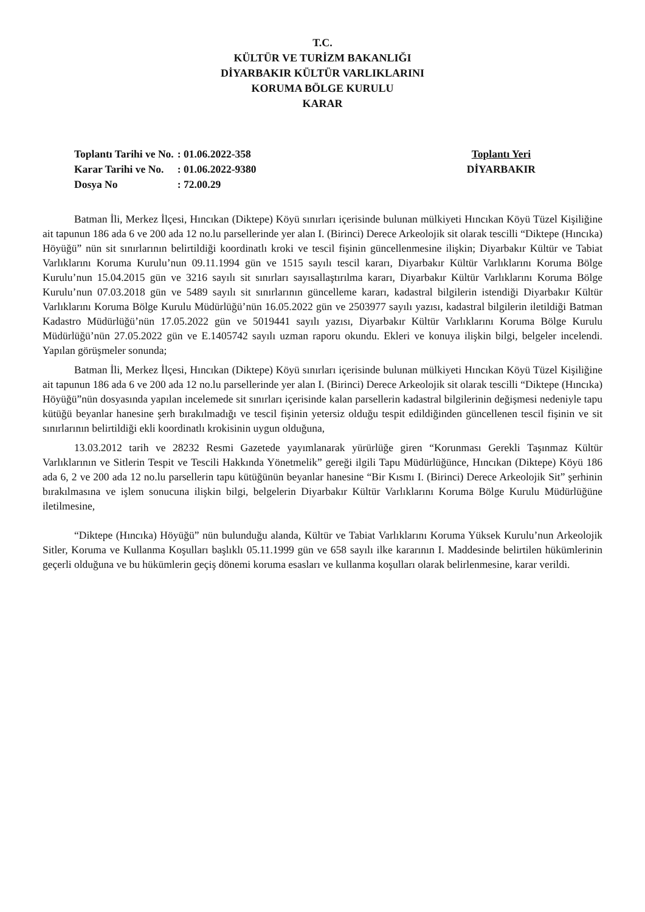T.C.
KÜLTÜR VE TURİZM BAKANLIĞI
DİYARBAKIR KÜLTÜR VARLIKLARINI
KORUMA BÖLGE KURULU
KARAR
| Toplantı Tarihi ve No. | : 01.06.2022-358 |
| Karar Tarihi ve No. | : 01.06.2022-9380 |
| Dosya No | : 72.00.29 |
Toplantı Yeri
DİYARBAKIR
Batman İli, Merkez İlçesi, Hıncıkan (Diktepe) Köyü sınırları içerisinde bulunan mülkiyeti Hıncıkan Köyü Tüzel Kişiliğine ait tapunun 186 ada 6 ve 200 ada 12 no.lu parsellerinde yer alan I. (Birinci) Derece Arkeolojik sit olarak tescilli “Diktepe (Hıncıka) Höyüğü” nün sit sınırlarının belirtildiği koordinatlı kroki ve tescil fişinin güncellenmesine ilişkin; Diyarbakır Kültür ve Tabiat Varlıklarını Koruma Kurulu’nun 09.11.1994 gün ve 1515 sayılı tescil kararı, Diyarbakır Kültür Varlıklarını Koruma Bölge Kurulu’nun 15.04.2015 gün ve 3216 sayılı sit sınırları sayısallaştırılma kararı, Diyarbakır Kültür Varlıklarını Koruma Bölge Kurulu’nun 07.03.2018 gün ve 5489 sayılı sit sınırlarının güncelleme kararı, kadastral bilgilerin istendiği Diyarbakır Kültür Varlıklarını Koruma Bölge Kurulu Müdürlüğü’nün 16.05.2022 gün ve 2503977 sayılı yazısı, kadastral bilgilerin iletildiği Batman Kadastro Müdürlüğü’nün 17.05.2022 gün ve 5019441 sayılı yazısı, Diyarbakır Kültür Varlıklarını Koruma Bölge Kurulu Müdürlüğü’nün 27.05.2022 gün ve E.1405742 sayılı uzman raporu okundu. Ekleri ve konuya ilişkin bilgi, belgeler incelendi. Yapılan görüşmeler sonunda;
Batman İli, Merkez İlçesi, Hıncıkan (Diktepe) Köyü sınırları içerisinde bulunan mülkiyeti Hıncıkan Köyü Tüzel Kişiliğine ait tapunun 186 ada 6 ve 200 ada 12 no.lu parsellerinde yer alan I. (Birinci) Derece Arkeolojik sit olarak tescilli “Diktepe (Hıncıka) Höyüğü”nün dosyasında yapılan incelemede sit sınırları içerisinde kalan parsellerin kadastral bilgilerinin değişmesi nedeniyle tapu kütüğü beyanlar hanesine şerh bırakılmadığı ve tescil fişinin yetersiz olduğu tespit edildiğinden güncellenen tescil fişinin ve sit sınırlarının belirtildiği ekli koordinatlı krokisinin uygun olduğuna,
13.03.2012 tarih ve 28232 Resmi Gazetede yayımlanarak yürürlüğe giren “Korunması Gerekli Taşınmaz Kültür Varlıklarının ve Sitlerin Tespit ve Tescili Hakkında Yönetmelik” gereği ilgili Tapu Müdürlüğünce, Hıncıkan (Diktepe) Köyü 186 ada 6, 2 ve 200 ada 12 no.lu parsellerin tapu kütüğünün beyanlar hanesine “Bir Kısmı I. (Birinci) Derece Arkeolojik Sit” şerhinin bırakılmasına ve işlem sonucuna ilişkin bilgi, belgelerin Diyarbakır Kültür Varlıklarını Koruma Bölge Kurulu Müdürlüğüne iletilmesine,
“Diktepe (Hıncıka) Höyüğü” nün bulunduğu alanda, Kültür ve Tabiat Varlıklarını Koruma Yüksek Kurulu’nun Arkeolojik Sitler, Koruma ve Kullanma Koşulları başlıklı 05.11.1999 gün ve 658 sayılı ilke kararının I. Maddesinde belirtilen hükümlerinin geçerli olduğuna ve bu hükümlerin geçiş dönemi koruma esasları ve kullanma koşulları olarak belirlenmesine, karar verildi.